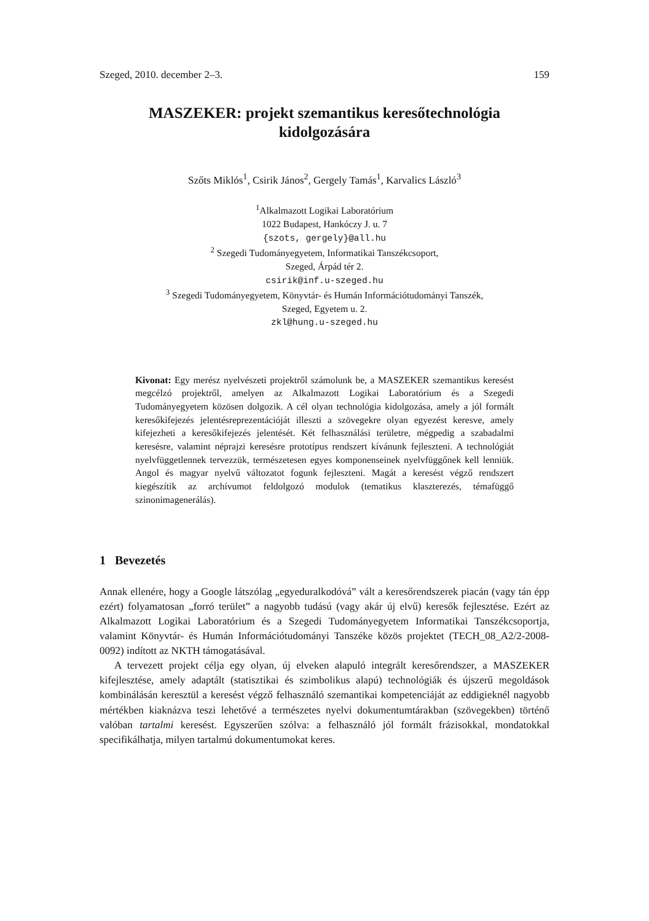Szeged, 2010. december 2–3. 159
MASZEKER: projekt szemantikus keresőtechnológia
kidolgozására
Szőts Miklós<sup>1</sup>, Csirik János<sup>2</sup>, Gergely Tamás<sup>1</sup>, Karvalics László<sup>3</sup>
<sup>1</sup> Alkalmazott Logikai Laboratórium
1022 Budapest, Hankóczy J. u. 7
{szots, gergely}@all.hu
<sup>2</sup> Szegedi Tudományegyetem, Informatikai Tanszékcsoport,
Szeged, Árpád tér 2.
csirik@inf.u-szeged.hu
<sup>3</sup> Szegedi Tudományegyetem, Könyvtár- és Humán Információtudományi Tanszék,
Szeged, Egyetem u. 2.
zkl@hung.u-szeged.hu
Kivonat: Egy merész nyelvészeti projektről számolunk be, a MASZEKER szemantikus keresést megcélzó projektről, amelyen az Alkalmazott Logikai Laboratórium és a Szegedi Tudományegyetem közösen dolgozik. A cél olyan technológia kidolgozása, amely a jól formált keresőkifejezés jelentésreprezentációját illeszti a szövegekre olyan egyezést keresve, amely kifejezheti a keresőkifejezés jelentését. Két felhasználási területre, mégpedig a szabadalmi keresésre, valamint néprajzi keresésre prototípus rendszert kívánunk fejleszteni. A technológiát nyelvfüggetlennek tervezzük, természetesen egyes komponenseinek nyelvfüggőnek kell lenniük. Angol és magyar nyelvű változatot fogunk fejleszteni. Magát a keresést végző rendszert kiegészítik az archívumot feldolgozó modulok (tematikus klaszterezés, témafüggő szinonimagenerálás).
1 Bevezetés
Annak ellenére, hogy a Google látszólag „egyeduralkodóvá” vált a keresőrendszerek piacán (vagy tán épp ezért) folyamatosan „forró terület” a nagyobb tudású (vagy akár új elvű) keresők fejlesztése. Ezért az Alkalmazott Logikai Laboratórium és a Szegedi Tudományegyetem Informatikai Tanszékcsoportja, valamint Könyvtár- és Humán Információtudományi Tanszéke közös projektet (TECH_08_A2/2-2008-0092) indított az NKTH támogatásával.
A tervezett projekt célja egy olyan, új elveken alapuló integrált keresőrendszer, a MASZEKER kifejlesztése, amely adaptált (statisztikai és szimbolikus alapú) technológiák és újszerű megoldások kombinálásán keresztül a keresést végző felhasználó szemantikai kompetenciáját az eddigieknél nagyobb mértékben kiaknázva teszi lehetővé a természetes nyelvi dokumentumtárakban (szövegekben) történő valóban tartalmi keresést. Egyszerűen szólva: a felhasználó jól formált frázisokkal, mondatokkal specifikálhatja, milyen tartalmú dokumentumokat keres.